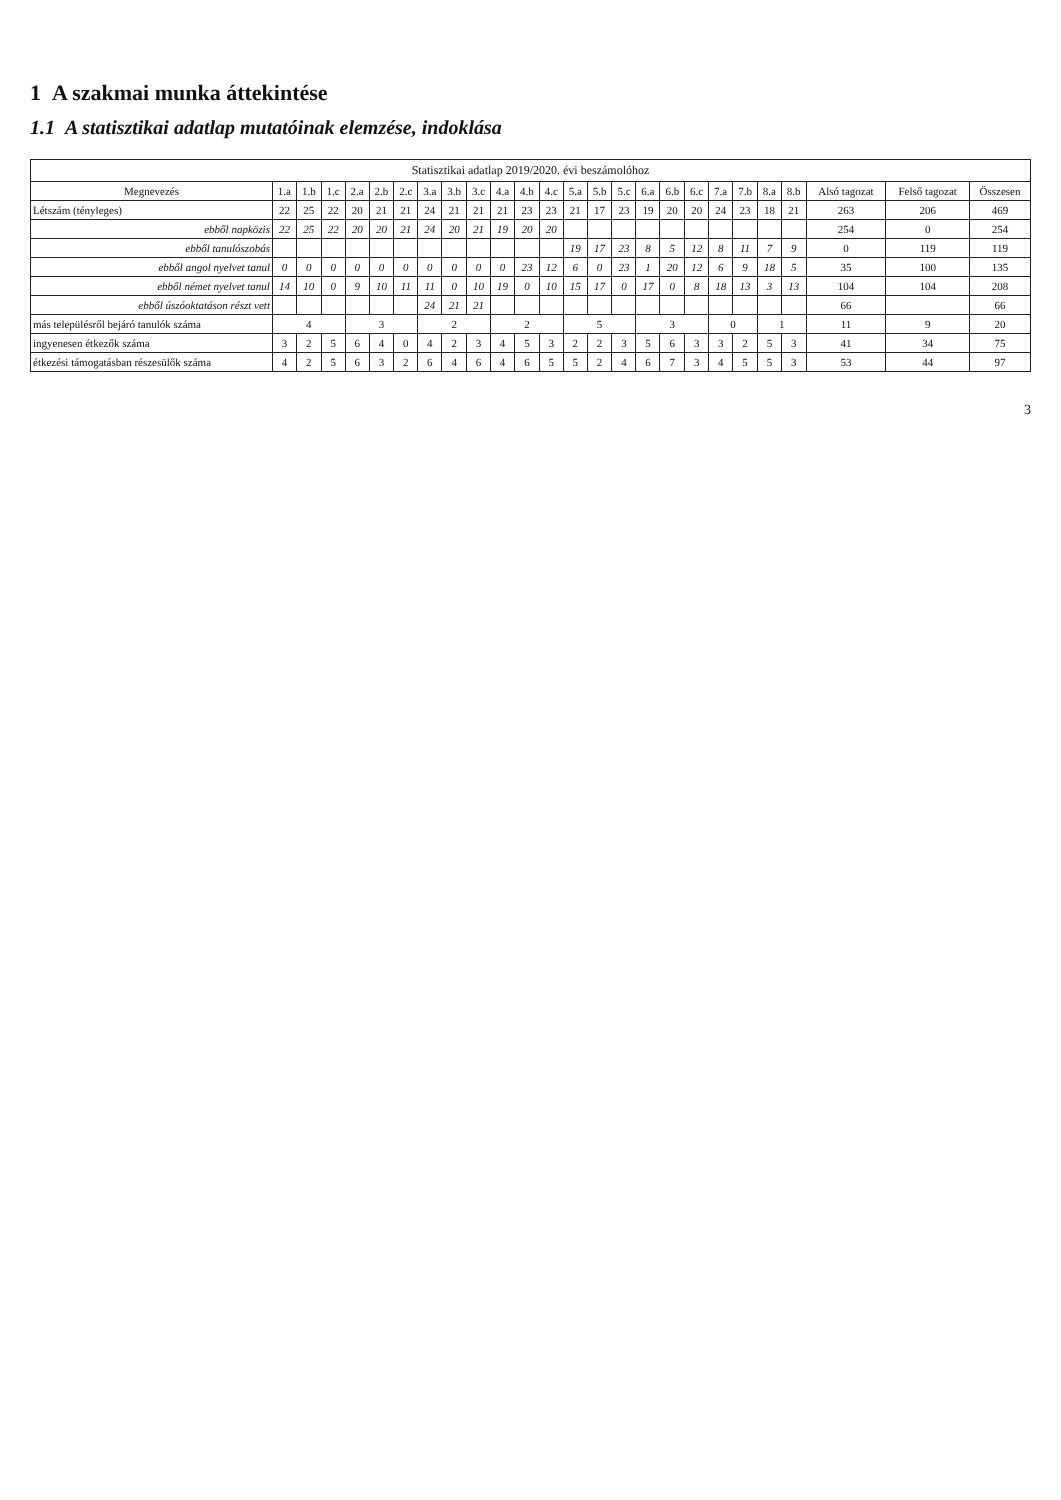1 A szakmai munka áttekintése
1.1 A statisztikai adatlap mutatóinak elemzése, indoklása
Statisztikai adatlap 2019/2020. évi beszámolóhoz
| Megnevezés | 1.a | 1.b | 1.c | 2.a | 2.b | 2.c | 3.a | 3.b | 3.c | 4.a | 4.b | 4.c | 5.a | 5.b | 5.c | 6.a | 6.b | 6.c | 7.a | 7.b | 8.a | 8.b | Alsó tagozat | Felső tagozat | Összesen |
| --- | --- | --- | --- | --- | --- | --- | --- | --- | --- | --- | --- | --- | --- | --- | --- | --- | --- | --- | --- | --- | --- | --- | --- | --- | --- |
| Létszám (tényleges) | 22 | 25 | 22 | 20 | 21 | 21 | 24 | 21 | 21 | 21 | 23 | 23 | 21 | 17 | 23 | 19 | 20 | 20 | 24 | 23 | 18 | 21 | 263 | 206 | 469 |
| ebből napközis | 22 | 25 | 22 | 20 | 20 | 21 | 24 | 20 | 21 | 19 | 20 | 20 | | | | | | | | | | | 254 | 0 | 254 |
| ebből tanulószobás | | | | | | | | | | | | | 19 | 17 | 23 | 8 | 5 | 12 | 8 | 11 | 7 | 9 | 0 | 119 | 119 |
| ebből angol nyelvet tanul | 0 | 0 | 0 | 0 | 0 | 0 | 0 | 0 | 0 | 0 | 23 | 12 | 6 | 0 | 23 | 1 | 20 | 12 | 6 | 9 | 18 | 5 | 35 | 100 | 135 |
| ebből német nyelvet tanul | 14 | 10 | 0 | 9 | 10 | 11 | 11 | 0 | 10 | 19 | 0 | 10 | 15 | 17 | 0 | 17 | 0 | 8 | 18 | 13 | 3 | 13 | 104 | 104 | 208 |
| ebből úszóoktatáson részt vett | | | | | | | 24 | 21 | 21 | | | | | | | | | | | | | | 66 | | 66 |
| más településről bejáró tanulók száma | 4 | | | 3 | | | 2 | | | 2 | | | 5 | | | 3 | | | 0 | | 1 | | 11 | 9 | 20 |
| ingyenesen étkezők száma | 3 | 2 | 5 | 6 | 4 | 0 | 4 | 2 | 3 | 4 | 5 | 3 | 2 | 2 | 3 | 5 | 6 | 3 | 3 | 2 | 5 | 3 | 41 | 34 | 75 |
| étkezési támogatásban részesülők száma | 4 | 2 | 5 | 6 | 3 | 2 | 6 | 4 | 6 | 4 | 6 | 5 | 5 | 2 | 4 | 6 | 7 | 3 | 4 | 5 | 5 | 3 | 53 | 44 | 97 |
3